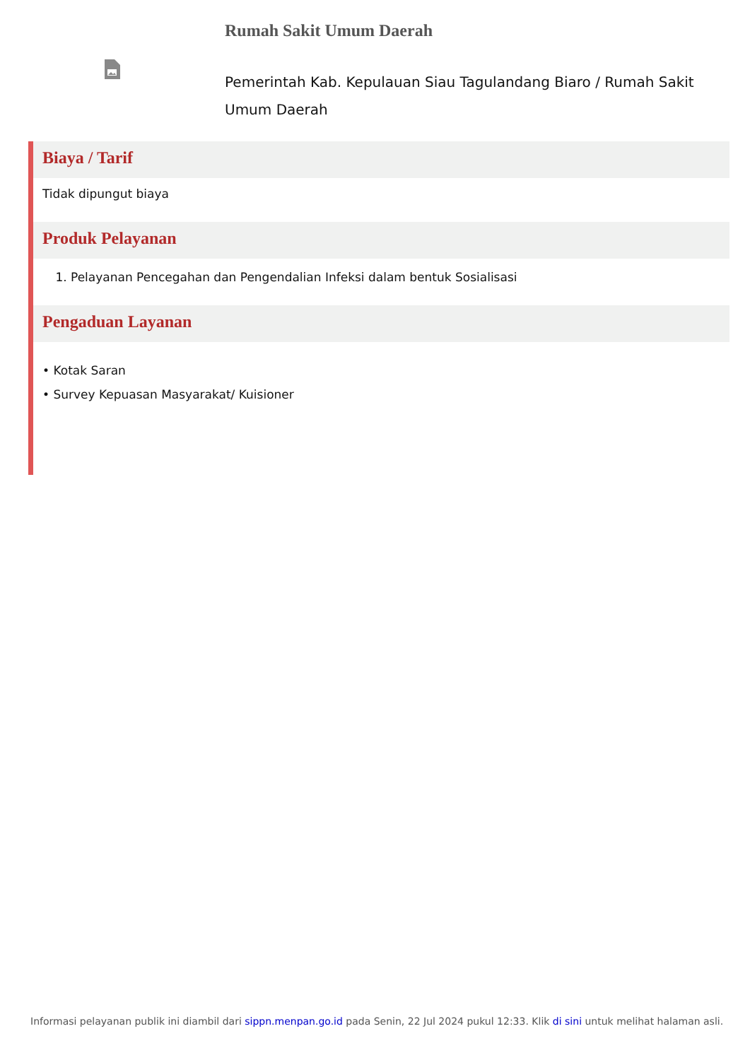Rumah Sakit Umum Daerah
Pemerintah Kab. Kepulauan Siau Tagulandang Biaro / Rumah Sakit Umum Daerah
Biaya / Tarif
Tidak dipungut biaya
Produk Pelayanan
1. Pelayanan Pencegahan dan Pengendalian Infeksi dalam bentuk Sosialisasi
Pengaduan Layanan
• Kotak Saran
• Survey Kepuasan Masyarakat/ Kuisioner
Informasi pelayanan publik ini diambil dari sippn.menpan.go.id pada Senin, 22 Jul 2024 pukul 12:33. Klik di sini untuk melihat halaman asli.